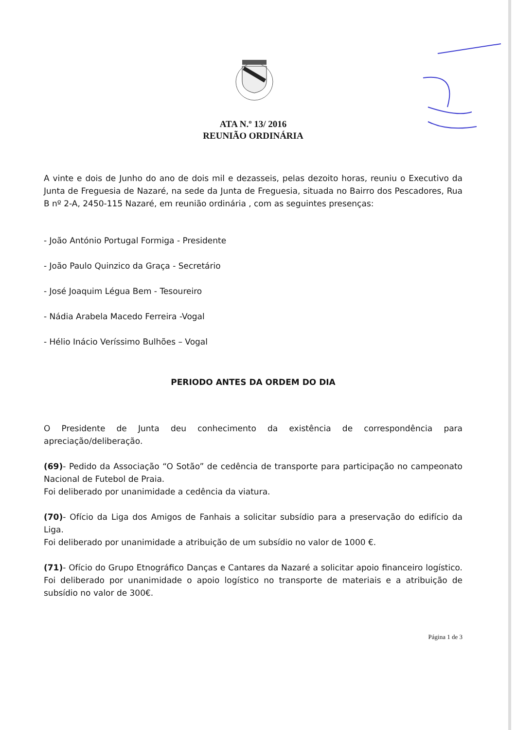ATA N.º 13/ 2016
REUNIÃO ORDINÁRIA
A vinte e dois de Junho do ano de dois mil e dezasseis, pelas dezoito horas, reuniu o Executivo da Junta de Freguesia de Nazaré, na sede da Junta de Freguesia, situada no Bairro dos Pescadores, Rua B nº 2-A, 2450-115 Nazaré, em reunião ordinária , com as seguintes presenças:
- João António Portugal Formiga - Presidente
- João Paulo Quinzico da Graça - Secretário
- José Joaquim Légua Bem - Tesoureiro
- Nádia Arabela Macedo Ferreira -Vogal
- Hélio Inácio Veríssimo Bulhões – Vogal
PERIODO ANTES DA ORDEM DO DIA
O Presidente de Junta deu conhecimento da existência de correspondência para apreciação/deliberação.
(69)- Pedido da Associação “O Sotão” de cedência de transporte para participação no campeonato Nacional de Futebol de Praia.
Foi deliberado por unanimidade a cedência da viatura.
(70)- Ofício da Liga dos Amigos de Fanhais a solicitar subsídio para a preservação do edifício da Liga.
Foi deliberado por unanimidade a atribuição de um subsídio no valor de 1000 €.
(71)- Ofício do Grupo Etnográfico Danças e Cantares da Nazaré a solicitar apoio financeiro logístico. Foi deliberado por unanimidade o apoio logístico no transporte de materiais e a atribuição de subsídio no valor de 300€.
Página 1 de 3